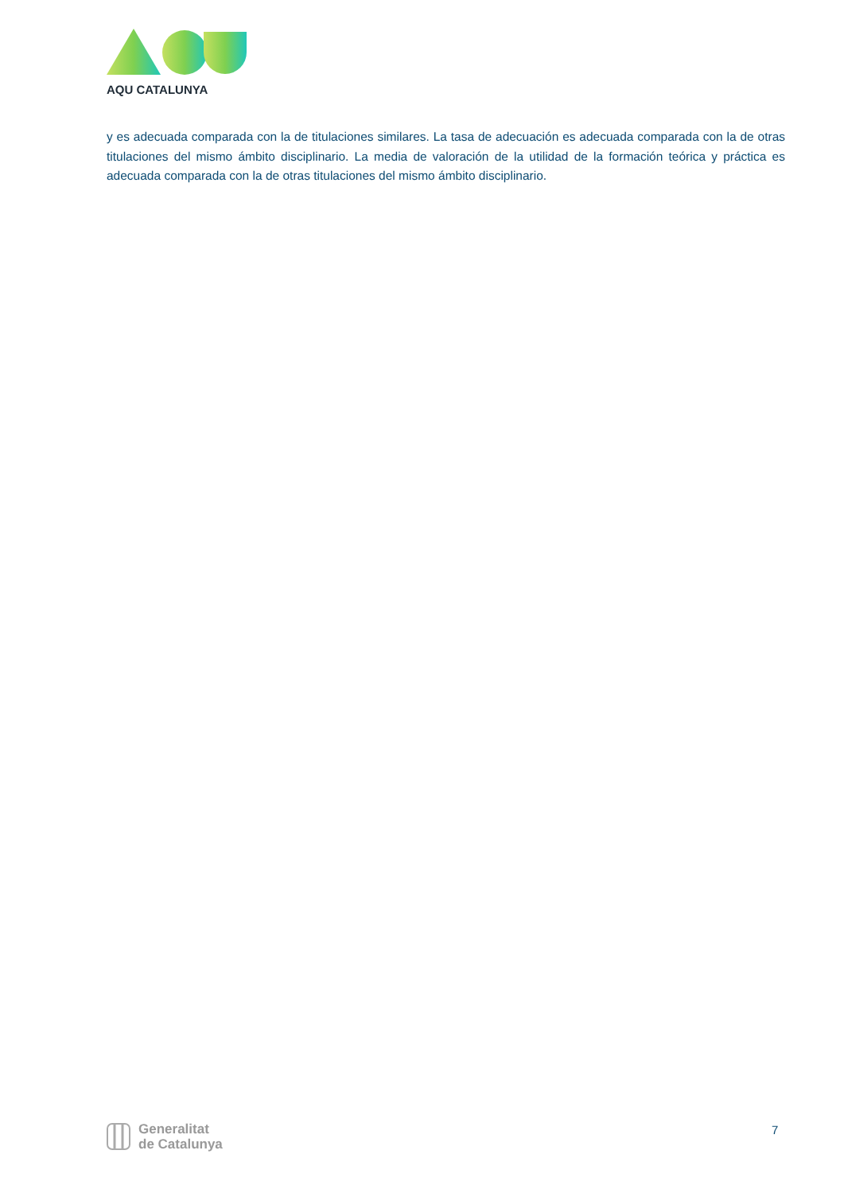AQU CATALUNYA
y es adecuada comparada con la de titulaciones similares. La tasa de adecuación es adecuada comparada con la de otras titulaciones del mismo ámbito disciplinario. La media de valoración de la utilidad de la formación teórica y práctica es adecuada comparada con la de otras titulaciones del mismo ámbito disciplinario.
Generalitat
de Catalunya
7